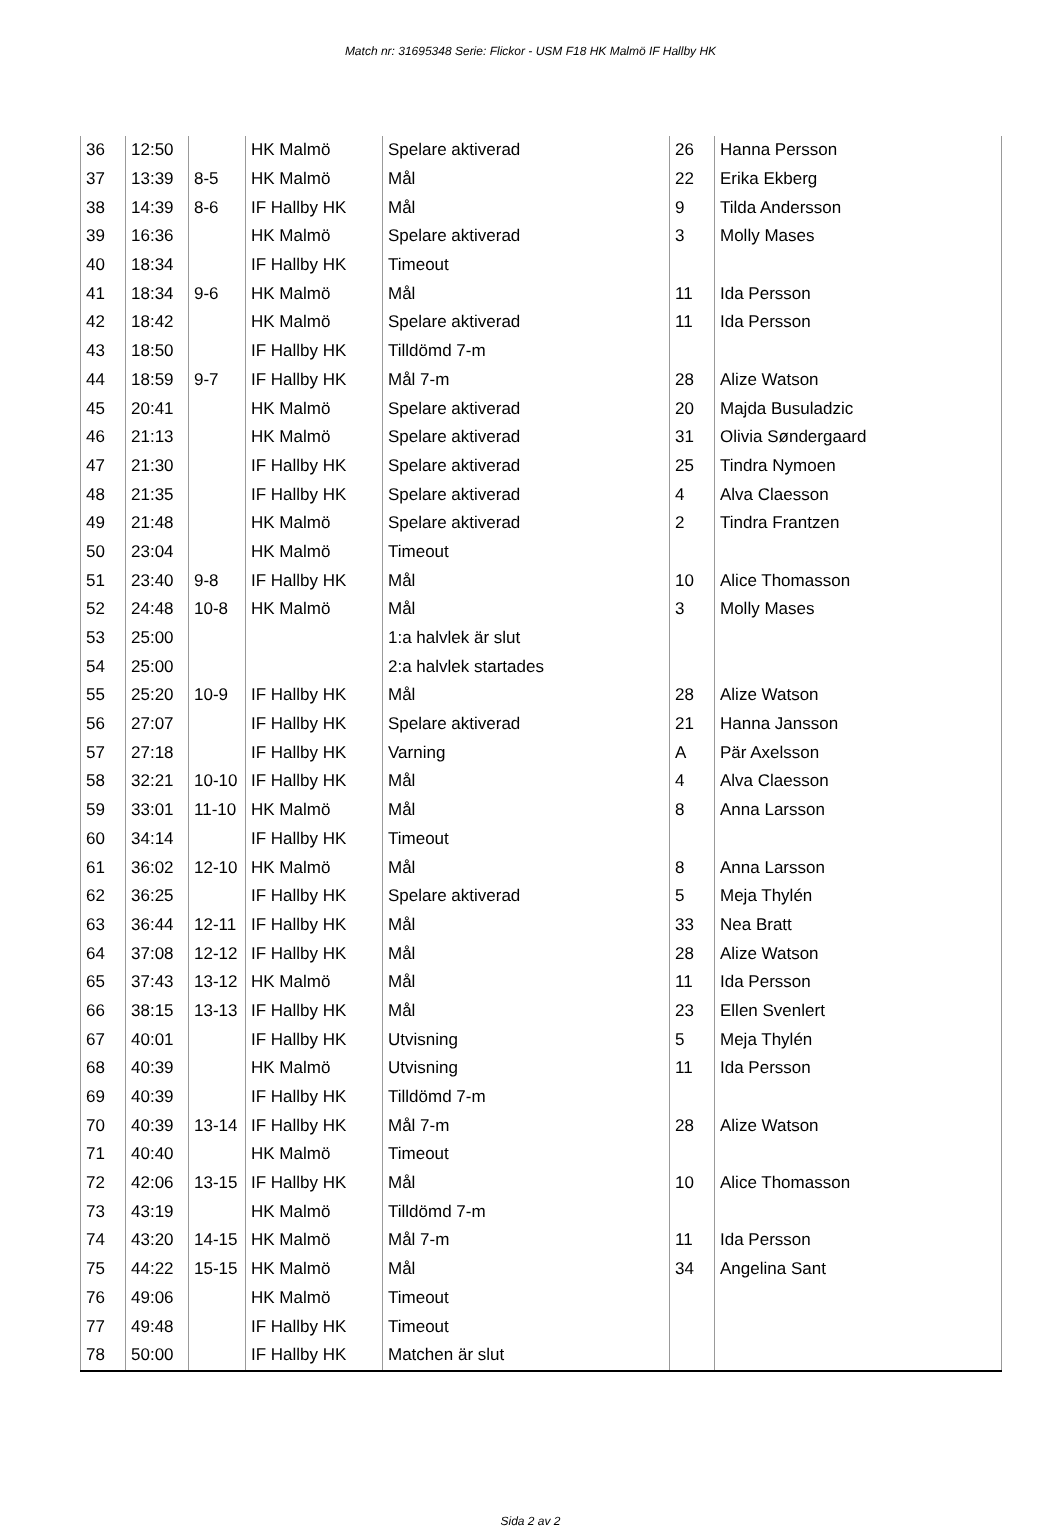Match nr: 31695348 Serie: Flickor - USM F18 HK Malmö IF Hallby HK
| 36 | 12:50 | | HK Malmö | Spelare aktiverad | 26 | Hanna Persson |
| 37 | 13:39 | 8-5 | HK Malmö | Mål | 22 | Erika Ekberg |
| 38 | 14:39 | 8-6 | IF Hallby HK | Mål | 9 | Tilda Andersson |
| 39 | 16:36 | | HK Malmö | Spelare aktiverad | 3 | Molly Mases |
| 40 | 18:34 | | IF Hallby HK | Timeout | | |
| 41 | 18:34 | 9-6 | HK Malmö | Mål | 11 | Ida Persson |
| 42 | 18:42 | | HK Malmö | Spelare aktiverad | 11 | Ida Persson |
| 43 | 18:50 | | IF Hallby HK | Tilldömd 7-m | | |
| 44 | 18:59 | 9-7 | IF Hallby HK | Mål 7-m | 28 | Alize Watson |
| 45 | 20:41 | | HK Malmö | Spelare aktiverad | 20 | Majda Busuladzic |
| 46 | 21:13 | | HK Malmö | Spelare aktiverad | 31 | Olivia Søndergaard |
| 47 | 21:30 | | IF Hallby HK | Spelare aktiverad | 25 | Tindra Nymoen |
| 48 | 21:35 | | IF Hallby HK | Spelare aktiverad | 4 | Alva Claesson |
| 49 | 21:48 | | HK Malmö | Spelare aktiverad | 2 | Tindra Frantzen |
| 50 | 23:04 | | HK Malmö | Timeout | | |
| 51 | 23:40 | 9-8 | IF Hallby HK | Mål | 10 | Alice Thomasson |
| 52 | 24:48 | 10-8 | HK Malmö | Mål | 3 | Molly Mases |
| 53 | 25:00 | | | 1:a halvlek är slut | | |
| 54 | 25:00 | | | 2:a halvlek startades | | |
| 55 | 25:20 | 10-9 | IF Hallby HK | Mål | 28 | Alize Watson |
| 56 | 27:07 | | IF Hallby HK | Spelare aktiverad | 21 | Hanna Jansson |
| 57 | 27:18 | | IF Hallby HK | Varning | A | Pär Axelsson |
| 58 | 32:21 | 10-10 | IF Hallby HK | Mål | 4 | Alva Claesson |
| 59 | 33:01 | 11-10 | HK Malmö | Mål | 8 | Anna Larsson |
| 60 | 34:14 | | IF Hallby HK | Timeout | | |
| 61 | 36:02 | 12-10 | HK Malmö | Mål | 8 | Anna Larsson |
| 62 | 36:25 | | IF Hallby HK | Spelare aktiverad | 5 | Meja Thylén |
| 63 | 36:44 | 12-11 | IF Hallby HK | Mål | 33 | Nea Bratt |
| 64 | 37:08 | 12-12 | IF Hallby HK | Mål | 28 | Alize Watson |
| 65 | 37:43 | 13-12 | HK Malmö | Mål | 11 | Ida Persson |
| 66 | 38:15 | 13-13 | IF Hallby HK | Mål | 23 | Ellen Svenlert |
| 67 | 40:01 | | IF Hallby HK | Utvisning | 5 | Meja Thylén |
| 68 | 40:39 | | HK Malmö | Utvisning | 11 | Ida Persson |
| 69 | 40:39 | | IF Hallby HK | Tilldömd 7-m | | |
| 70 | 40:39 | 13-14 | IF Hallby HK | Mål 7-m | 28 | Alize Watson |
| 71 | 40:40 | | HK Malmö | Timeout | | |
| 72 | 42:06 | 13-15 | IF Hallby HK | Mål | 10 | Alice Thomasson |
| 73 | 43:19 | | HK Malmö | Tilldömd 7-m | | |
| 74 | 43:20 | 14-15 | HK Malmö | Mål 7-m | 11 | Ida Persson |
| 75 | 44:22 | 15-15 | HK Malmö | Mål | 34 | Angelina Sant |
| 76 | 49:06 | | HK Malmö | Timeout | | |
| 77 | 49:48 | | IF Hallby HK | Timeout | | |
| 78 | 50:00 | | IF Hallby HK | Matchen är slut | | |
Sida 2 av 2